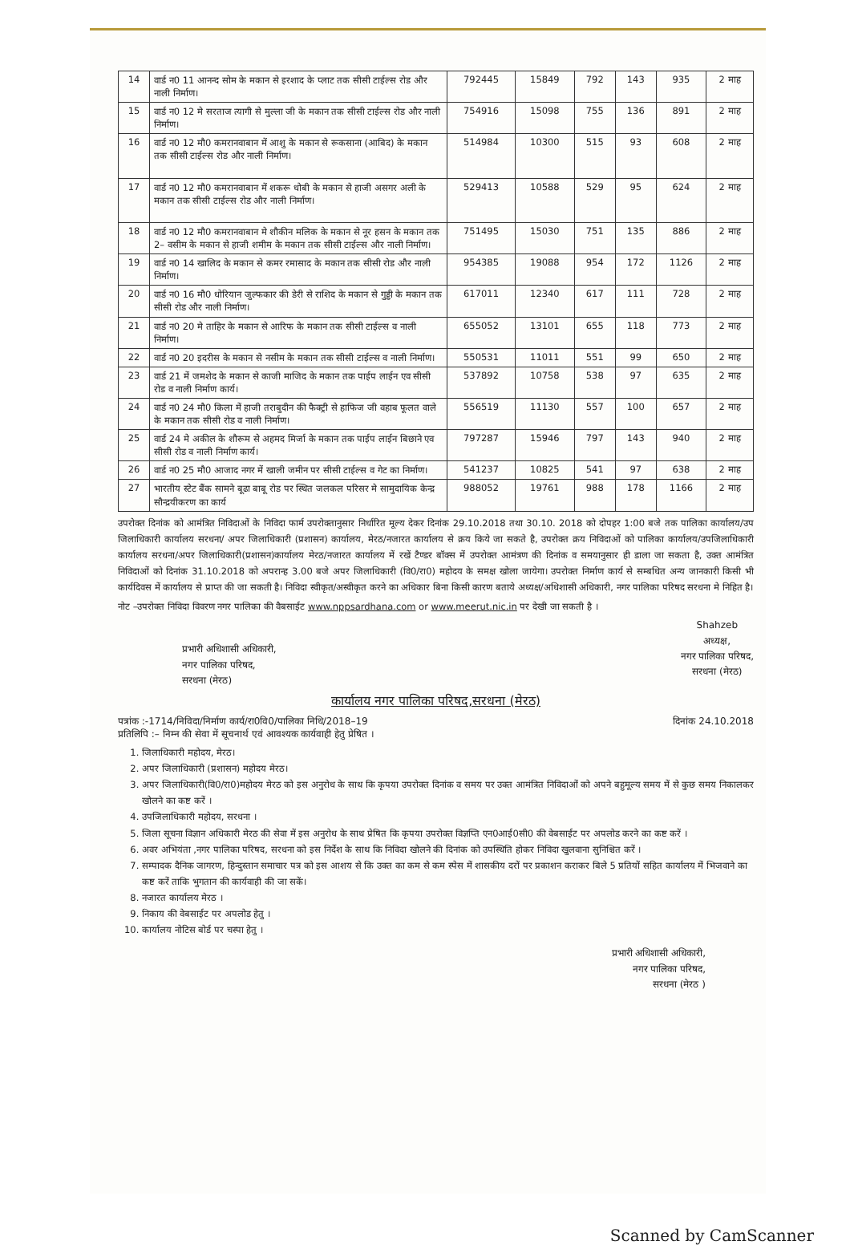| 14 | वार्ड न0 11 आनन्द सोम के मकान से इरशाद के प्लाट तक सीसी टाईल्स रोड और नाली निर्माण। | 792445 | 15849 | 792 | 143 | 935 | 2 माह |
| 15 | वार्ड न0 12 मे सरताज त्यागी से मुल्ला जी के मकान तक सीसी टाईल्स रोड और नाली निर्माण। | 754916 | 15098 | 755 | 136 | 891 | 2 माह |
| 16 | वार्ड न0 12 मौ0 कमरानवाबान में आशु के मकान से रूकसाना (आबिद) के मकान तक सीसी टाईल्स रोड और नाली निर्माण। | 514984 | 10300 | 515 | 93 | 608 | 2 माह |
| 17 | वार्ड न0 12 मौ0 कमरानवाबान में शकरू धोबी के मकान से हाजी असगर अली के मकान तक सीसी टाईल्स रोड और नाली निर्माण। | 529413 | 10588 | 529 | 95 | 624 | 2 माह |
| 18 | वार्ड न0 12 मौ0 कमरानवाबान मे शौकीन मलिक के मकान से नूर हसन के मकान तक 2– वसीम के मकान से हाजी शमीम के मकान तक सीसी टाईल्स और नाली निर्माण। | 751495 | 15030 | 751 | 135 | 886 | 2 माह |
| 19 | वार्ड न0 14 खालिद के मकान से कमर रमासाद के मकान तक सीसी रोड और नाली निर्माण। | 954385 | 19088 | 954 | 172 | 1126 | 2 माह |
| 20 | वार्ड न0 16 मौ0 धोरियान जुल्फकार की डेरी से राशिद के मकान से गुड्डी के मकान तक सीसी रोड और नाली निर्माण। | 617011 | 12340 | 617 | 111 | 728 | 2 माह |
| 21 | वार्ड न0 20 मे ताहिर के मकान से आरिफ के मकान तक सीसी टाईल्स व नाली निर्माण। | 655052 | 13101 | 655 | 118 | 773 | 2 माह |
| 22 | वार्ड न0 20 इदरीस के मकान से नसीम के मकान तक सीसी टाईल्स व नाली निर्माण। | 550531 | 11011 | 551 | 99 | 650 | 2 माह |
| 23 | वार्ड 21 में जमशेद के मकान से काजी माजिद के मकान तक पाईप लाईन एव सीसी रोड व नाली निर्माण कार्य। | 537892 | 10758 | 538 | 97 | 635 | 2 माह |
| 24 | वार्ड न0 24 मौ0 किला में हाजी तराबुदीन की फैक्ट्री से हाफिज जी वहाब फूलत वाले के मकान तक सीसी रोड व नाली निर्माण। | 556519 | 11130 | 557 | 100 | 657 | 2 माह |
| 25 | वार्ड 24 मे अकील के शौरूम से अहमद मिर्जा के मकान तक पाईप लाईन बिछाने एव सीसी रोड व नाली निर्माण कार्य। | 797287 | 15946 | 797 | 143 | 940 | 2 माह |
| 26 | वार्ड न0 25 मौ0 आजाद नगर में खाली जमीन पर सीसी टाईल्स व गेट का निर्माण। | 541237 | 10825 | 541 | 97 | 638 | 2 माह |
| 27 | भारतीय स्टेट बैंक सामने बूढा बाबू रोड पर स्थित जलकल परिसर मे सामुदायिक केन्द्र सौन्द्रयीकरण का कार्य | 988052 | 19761 | 988 | 178 | 1166 | 2 माह |
उपरोक्त दिनांक को आमंत्रित निविदाओं के निविदा फार्म उपरोक्तानुसार निर्धारित मूल्य देकर दिनांक 29.10.2018 तथा 30.10. 2018 को दोपहर 1:00 बजे तक पालिका कार्यालय/उप जिलाधिकारी कार्यालय सरधना/ अपर जिलाधिकारी (प्रशासन) कार्यालय, मेरठ/नजारत कार्यालय से क्रय किये जा सकते है, उपरोक्त क्रय निविदाओं को पालिका कार्यालय/उपजिलाधिकारी कार्यालय सरधना/अपर जिलाधिकारी(प्रशासन)कार्यालय मेरठ/नजारत कार्यालय में रखें टैण्डर बॉक्स में उपरोक्त आमंत्रण की दिनांक व समयानुसार ही डाला जा सकता है, उक्त आमंत्रित निविदाओं को दिनांक 31.10.2018 को अपरान्ह 3.00 बजे अपर जिलाधिकारी (वि0/रा0) महोदय के समक्ष खोला जायेगा। उपरोक्त निर्माण कार्य से सम्बधित अन्य जानकारी किसी भी कार्यदिवस में कार्यालय से प्राप्त की जा सकती है। निविदा स्वीकृत/अस्वीकृत करने का अधिकार बिना किसी कारण बताये अध्यक्ष/अधिशासी अधिकारी, नगर पालिका परिषद सरधना मे निहित है।
नोट –उपरोक्त निविदा विवरण नगर पालिका की वैबसाईट www.nppsardhana.com or www.meerut.nic.in पर देखी जा सकती है ।
प्रभारी अधिशासी अधिकारी,
नगर पालिका परिषद,
सरधना (मेरठ)
Shahzeb
अध्यक्ष,
नगर पालिका परिषद,
सरधना (मेरठ)
कार्यालय नगर पालिका परिषद,सरधना (मेरठ)
पत्रांक :-1714/निविदा/निर्माण कार्य/रा0वि0/पालिका निधि/2018–19
प्रतिलिपि :– निम्न की सेवा में सूचनार्थ एवं आवश्यक कार्यवाही हेतु प्रेषित ।
दिनांक 24.10.2018
1. जिलाधिकारी महोदय, मेरठ।
2. अपर जिलाधिकारी (प्रशासन) महोदय मेरठ।
3. अपर जिलाधिकारी(वि0/रा0)महोदय मेरठ को इस अनुरोध के साथ कि कृपया उपरोक्त दिनांक व समय पर उक्त आमंत्रित निविदाओं को अपने बहुमूल्य समय में से कुछ समय निकालकर खोलने का कष्ट करें ।
4. उपजिलाधिकारी महोदय, सरधना ।
5. जिला सूचना विज्ञान अधिकारी मेरठ की सेवा में इस अनुरोध के साथ प्रेषित कि कृपया उपरोक्त विज्ञप्ति एन0आई0सी0 की वेबसाईट पर अपलोड करने का कष्ट करें ।
6. अवर अभियंता ,नगर पालिका परिषद, सरधना को इस निर्देश के साथ कि निविदा खोलने की दिनांक को उपस्थिति होकर निविदा खुलवाना सुनिश्चित करें ।
7. सम्पादक दैनिक जागरण, हिन्दुस्तान समाचार पत्र को इस आशय से कि उक्त का कम से कम स्पेस में शासकीय दरों पर प्रकाशन कराकर बिले 5 प्रतियों सहित कार्यालय में भिजवाने का कष्ट करें ताकि भुगतान की कार्यवाही की जा सकें।
8. नजारत कार्यालय मेरठ ।
9. निकाय की वेबसाईट पर अपलोड हेतु ।
10. कार्यालय नोटिस बोर्ड पर चस्पा हेतु ।
प्रभारी अधिशासी अधिकारी,
नगर पालिका परिषद,
सरधना (मेरठ )
Scanned by CamScanner